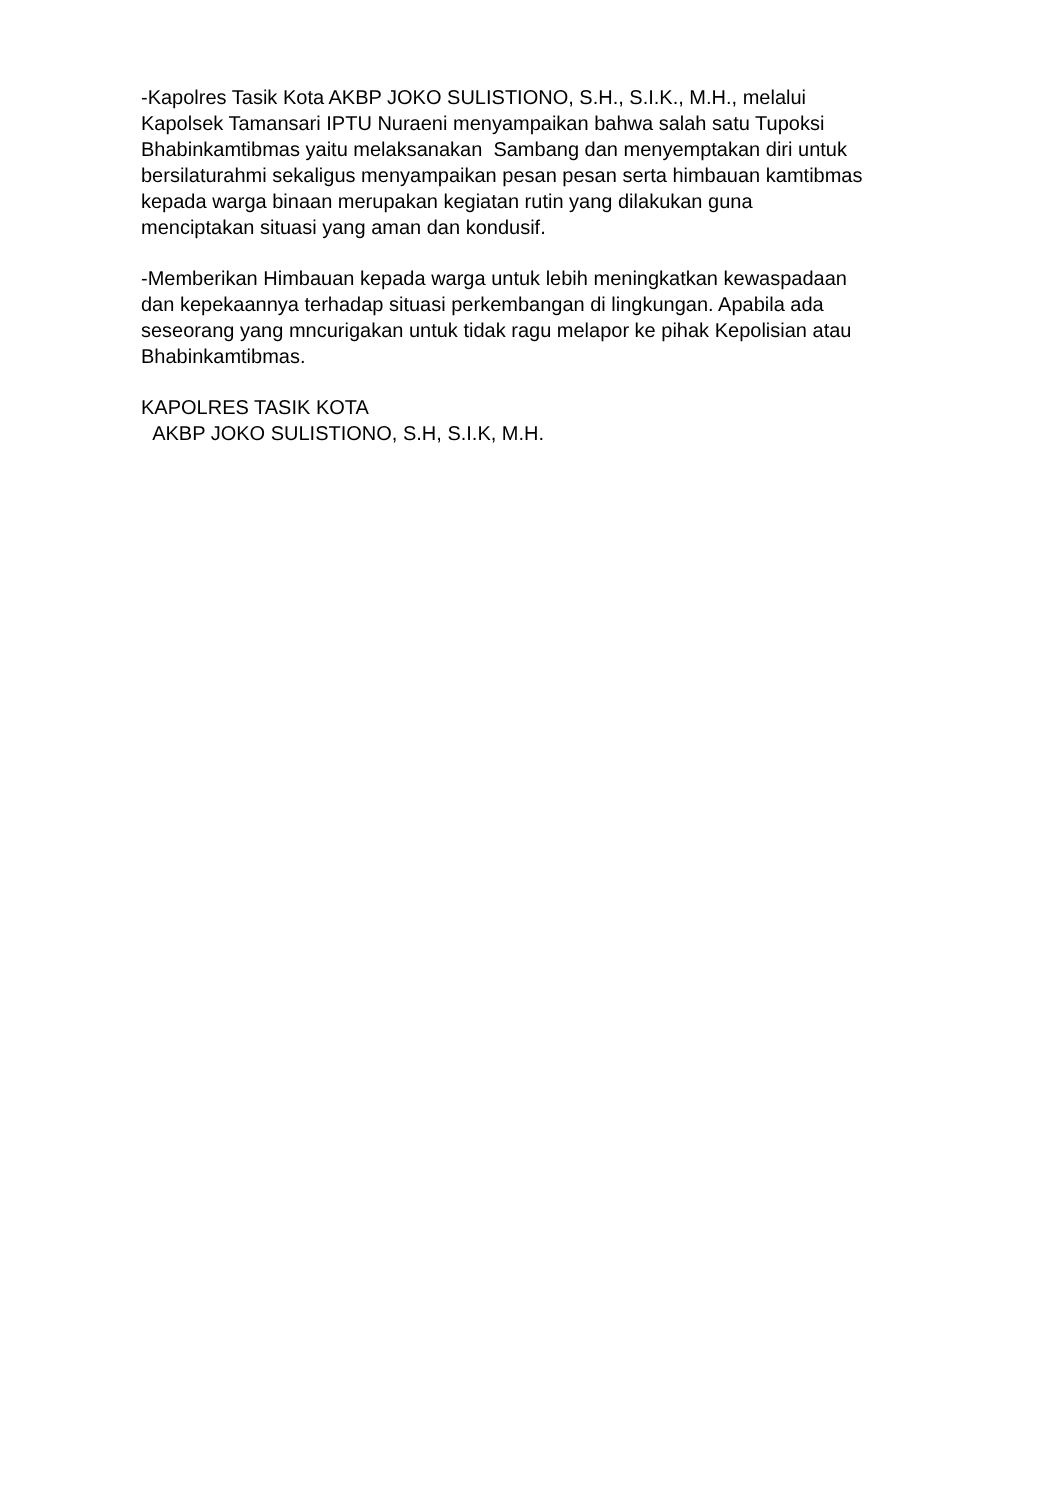-Kapolres Tasik Kota AKBP JOKO SULISTIONO, S.H., S.I.K., M.H., melalui Kapolsek Tamansari IPTU Nuraeni menyampaikan bahwa salah satu Tupoksi Bhabinkamtibmas yaitu melaksanakan Sambang dan menyemptakan diri untuk bersilaturahmi sekaligus menyampaikan pesan pesan serta himbauan kamtibmas kepada warga binaan merupakan kegiatan rutin yang dilakukan guna menciptakan situasi yang aman dan kondusif.
-Memberikan Himbauan kepada warga untuk lebih meningkatkan kewaspadaan dan kepekaannya terhadap situasi perkembangan di lingkungan. Apabila ada seseorang yang mncurigakan untuk tidak ragu melapor ke pihak Kepolisian atau Bhabinkamtibmas.
KAPOLRES TASIK KOTA AKBP JOKO SULISTIONO, S.H, S.I.K, M.H.